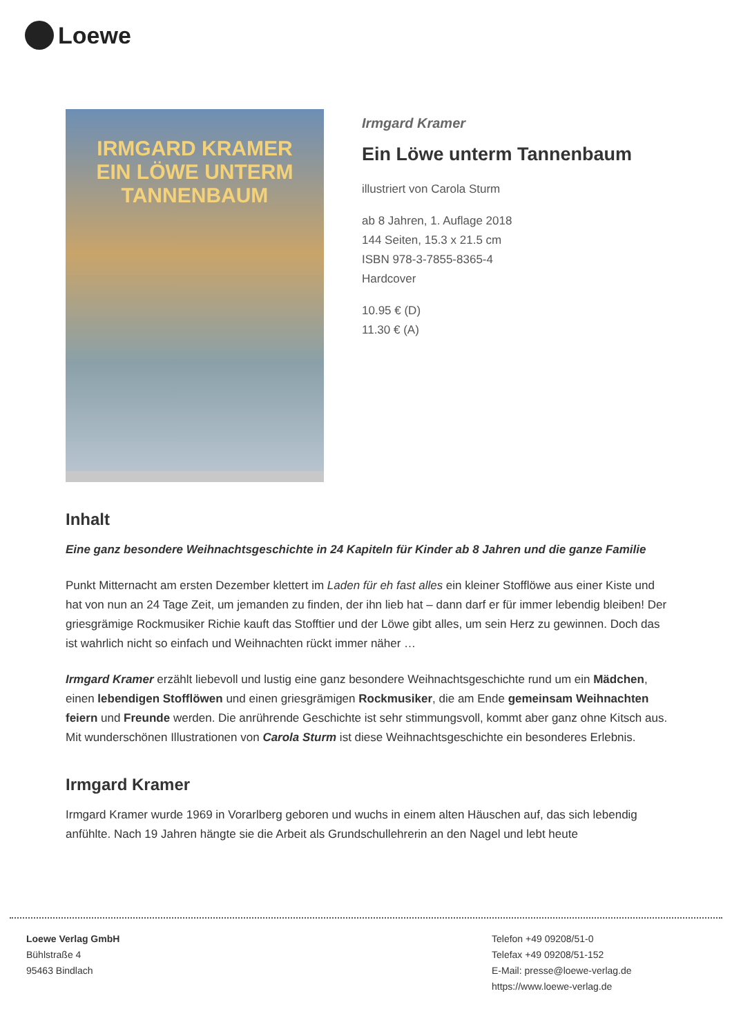Loewe
IRMGARD KRAMER
EIN LÖWE UNTERM TANNENBAUM
Irmgard Kramer
Ein Löwe unterm Tannenbaum
illustriert von Carola Sturm
ab 8 Jahren, 1. Auflage 2018
144 Seiten, 15.3 x 21.5 cm
ISBN 978-3-7855-8365-4
Hardcover
10.95 € (D)
11.30 € (A)
Inhalt
Eine ganz besondere Weihnachtsgeschichte in 24 Kapiteln für Kinder ab 8 Jahren und die ganze Familie
Punkt Mitternacht am ersten Dezember klettert im Laden für eh fast alles ein kleiner Stofflöwe aus einer Kiste und hat von nun an 24 Tage Zeit, um jemanden zu finden, der ihn lieb hat – dann darf er für immer lebendig bleiben! Der griesgrämige Rockmusiker Richie kauft das Stofftier und der Löwe gibt alles, um sein Herz zu gewinnen. Doch das ist wahrlich nicht so einfach und Weihnachten rückt immer näher …
Irmgard Kramer erzählt liebevoll und lustig eine ganz besondere Weihnachtsgeschichte rund um ein Mädchen, einen lebendigen Stofflöwen und einen griesgrämigen Rockmusiker, die am Ende gemeinsam Weihnachten feiern und Freunde werden. Die anrührende Geschichte ist sehr stimmungsvoll, kommt aber ganz ohne Kitsch aus. Mit wunderschönen Illustrationen von Carola Sturm ist diese Weihnachtsgeschichte ein besonderes Erlebnis.
Irmgard Kramer
Irmgard Kramer wurde 1969 in Vorarlberg geboren und wuchs in einem alten Häuschen auf, das sich lebendig anfühlte. Nach 19 Jahren hängte sie die Arbeit als Grundschullehrerin an den Nagel und lebt heute
Loewe Verlag GmbH
Bühlstraße 4
95463 Bindlach
Telefon +49 09208/51-0
Telefax +49 09208/51-152
E-Mail: presse@loewe-verlag.de
https://www.loewe-verlag.de